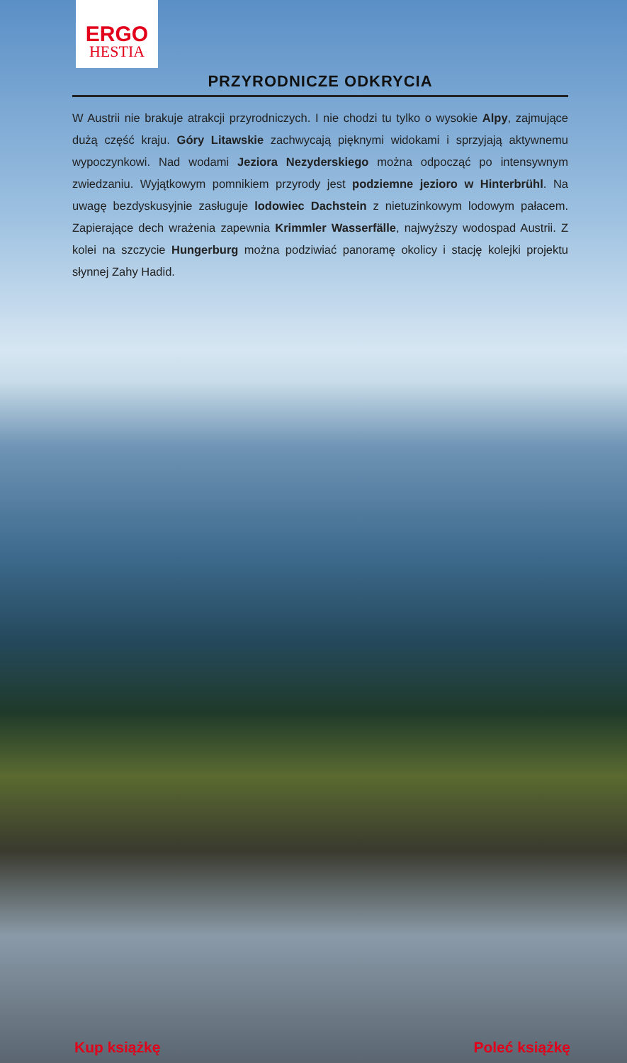ERGO
HESTIA
PRZYRODNICZE ODKRYCIA
W Austrii nie brakuje atrakcji przyrodniczych. I nie chodzi tu tylko o wysokie Alpy, zajmujące dużą część kraju. Góry Litawskie zachwycają pięknymi widokami i sprzyjają aktywnemu wypoczynkowi. Nad wodami Jeziora Nezyderskiego można odpocząć po intensywnym zwiedzaniu. Wyjątkowym pomnikiem przyrody jest podziemne jezioro w Hinterbrühl. Na uwagę bezdyskusyjnie zasługuje lodowiec Dachstein z nietuzinkowym lodowym pałacem. Zapierające dech wrażenia zapewnia Krimmler Wasserfälle, najwyższy wodospad Austrii. Z kolei na szczycie Hungerburg można podziwiać panoramę okolicy i stację kolejki projektu słynnej Zahy Hadid.
Kup książkę Poleć książkę